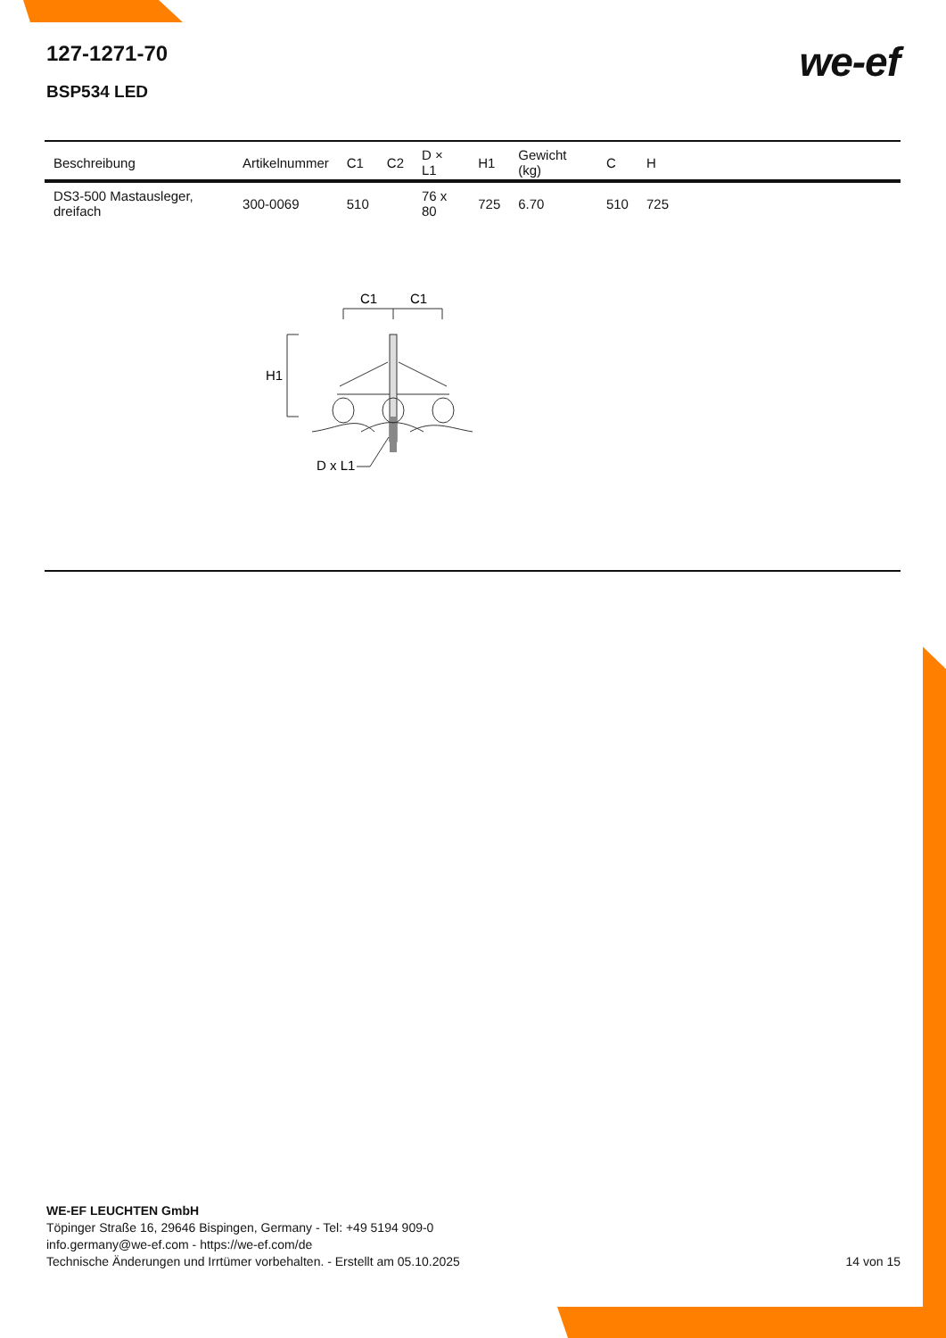127-1271-70
BSP534 LED
we-ef
| Beschreibung | Artikelnummer | C1 | C2 | D × L1 | H1 | Gewicht (kg) | C | H | |
| --- | --- | --- | --- | --- | --- | --- | --- | --- | --- |
| DS3-500 Mastausleger, dreifach | 300-0069 | 510 | | 76 x 80 | 725 | 6.70 | 510 | 725 | |
C1
C1
H1
D x L1
WE-EF LEUCHTEN GmbH
Töpinger Straße 16, 29646 Bispingen, Germany - Tel: +49 5194 909-0
info.germany@we-ef.com - https://we-ef.com/de
Technische Änderungen und Irrtümer vorbehalten. - Erstellt am 05.10.2025 14 von 15